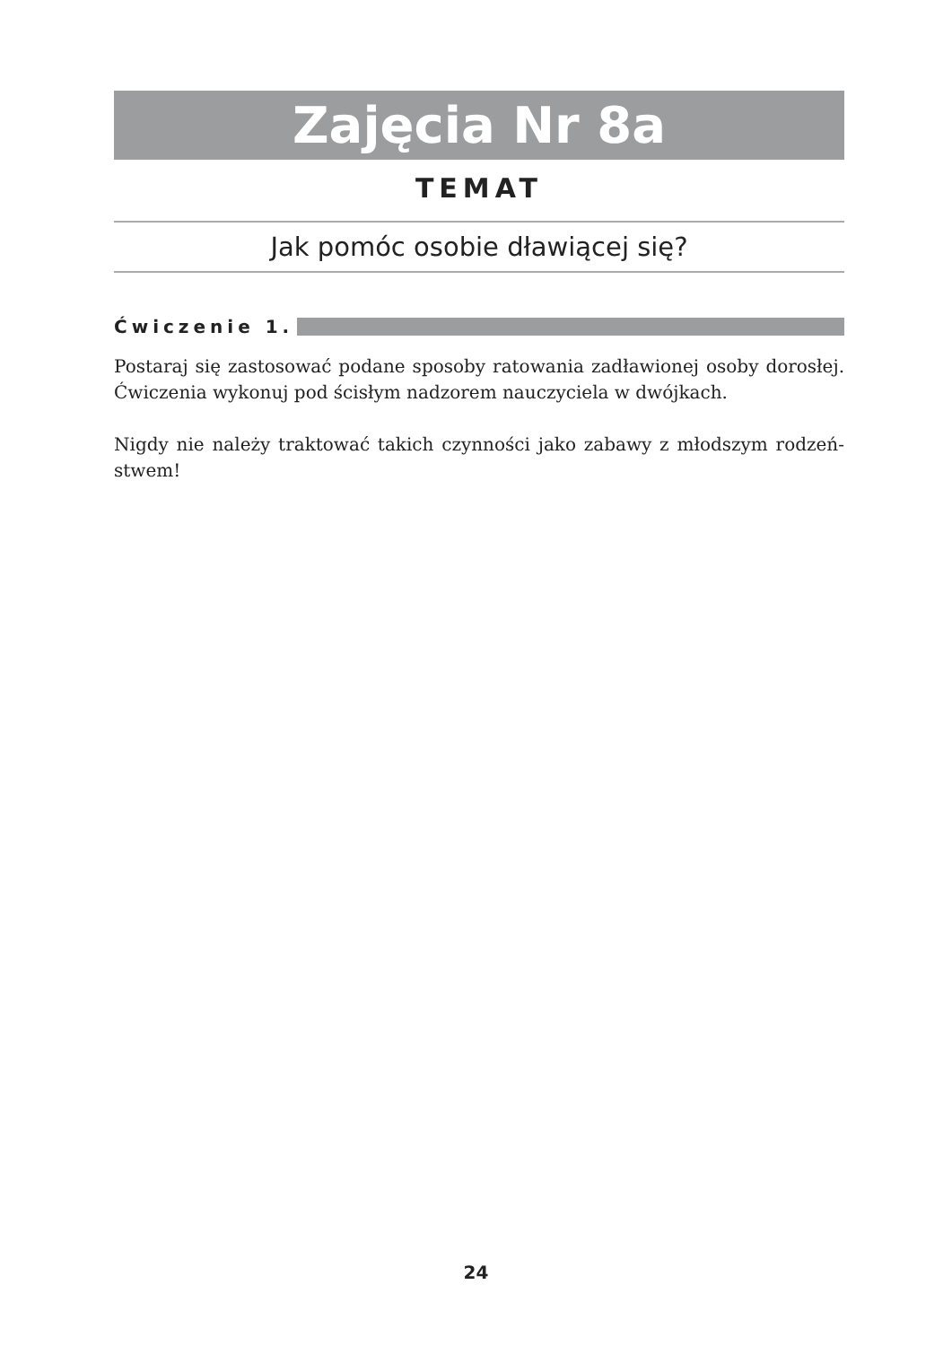Zajęcia Nr 8a
TEMAT
Jak pomóc osobie dławiącej się?
Ćwiczenie 1.
Postaraj się zastosować podane sposoby ratowania zadławionej osoby dorosłej. Ćwiczenia wykonuj pod ścisłym nadzorem nauczyciela w dwójkach.
Nigdy nie należy traktować takich czynności jako zabawy z młodszym rodzeń-stwem!
24